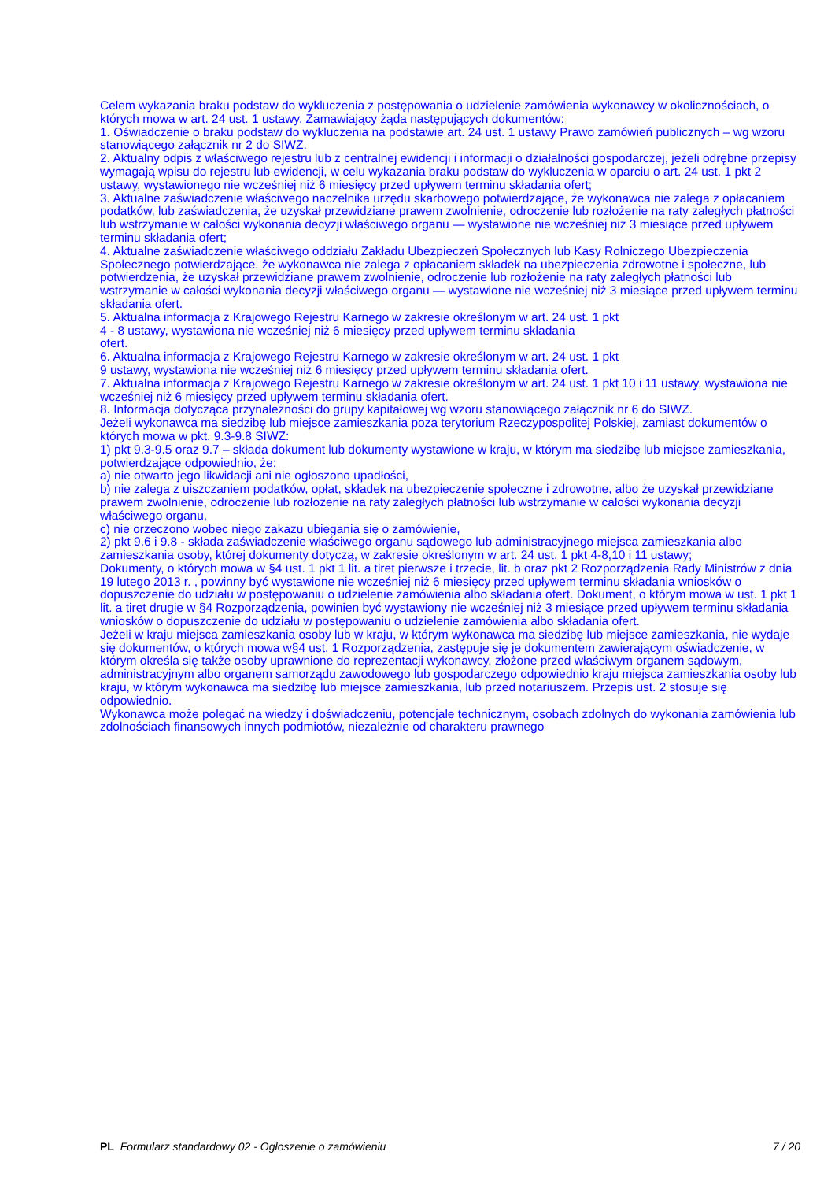Celem wykazania braku podstaw do wykluczenia z postępowania o udzielenie zamówienia wykonawcy w okolicznościach, o których mowa w art. 24 ust. 1 ustawy, Zamawiający żąda następujących dokumentów:
1. Oświadczenie o braku podstaw do wykluczenia na podstawie art. 24 ust. 1 ustawy Prawo zamówień publicznych – wg wzoru stanowiącego załącznik nr 2 do SIWZ.
2. Aktualny odpis z właściwego rejestru lub z centralnej ewidencji i informacji o działalności gospodarczej, jeżeli odrębne przepisy wymagają wpisu do rejestru lub ewidencji, w celu wykazania braku podstaw do wykluczenia w oparciu o art. 24 ust. 1 pkt 2 ustawy, wystawionego nie wcześniej niż 6 miesięcy przed upływem terminu składania ofert;
3. Aktualne zaświadczenie właściwego naczelnika urzędu skarbowego potwierdzające, że wykonawca nie zalega z opłacaniem podatków, lub zaświadczenia, że uzyskał przewidziane prawem zwolnienie, odroczenie lub rozłożenie na raty zaległych płatności lub wstrzymanie w całości wykonania decyzji właściwego organu — wystawione nie wcześniej niż 3 miesiące przed upływem terminu składania ofert;
4. Aktualne zaświadczenie właściwego oddziału Zakładu Ubezpieczeń Społecznych lub Kasy Rolniczego Ubezpieczenia Społecznego potwierdzające, że wykonawca nie zalega z opłacaniem składek na ubezpieczenia zdrowotne i społeczne, lub potwierdzenia, że uzyskał przewidziane prawem zwolnienie, odroczenie lub rozłożenie na raty zaległych płatności lub wstrzymanie w całości wykonania decyzji właściwego organu — wystawione nie wcześniej niż 3 miesiące przed upływem terminu składania ofert.
5. Aktualna informacja z Krajowego Rejestru Karnego w zakresie określonym w art. 24 ust. 1 pkt
4 - 8 ustawy, wystawiona nie wcześniej niż 6 miesięcy przed upływem terminu składania
ofert.
6. Aktualna informacja z Krajowego Rejestru Karnego w zakresie określonym w art. 24 ust. 1 pkt
9 ustawy, wystawiona nie wcześniej niż 6 miesięcy przed upływem terminu składania ofert.
7. Aktualna informacja z Krajowego Rejestru Karnego w zakresie określonym w art. 24 ust. 1 pkt 10 i 11 ustawy, wystawiona nie wcześniej niż 6 miesięcy przed upływem terminu składania ofert.
8. Informacja dotycząca przynależności do grupy kapitałowej wg wzoru stanowiącego załącznik nr 6 do SIWZ.
Jeżeli wykonawca ma siedzibę lub miejsce zamieszkania poza terytorium Rzeczypospolitej Polskiej, zamiast dokumentów o których mowa w pkt. 9.3-9.8 SIWZ:
1) pkt 9.3-9.5 oraz 9.7 – składa dokument lub dokumenty wystawione w kraju, w którym ma siedzibę lub miejsce zamieszkania, potwierdzające odpowiednio, że:
a) nie otwarto jego likwidacji ani nie ogłoszono upadłości,
b) nie zalega z uiszczaniem podatków, opłat, składek na ubezpieczenie społeczne i zdrowotne, albo że uzyskał przewidziane prawem zwolnienie, odroczenie lub rozłożenie na raty zaległych płatności lub wstrzymanie w całości wykonania decyzji właściwego organu,
c) nie orzeczono wobec niego zakazu ubiegania się o zamówienie,
2) pkt 9.6 i 9.8 - składa zaświadczenie właściwego organu sądowego lub administracyjnego miejsca zamieszkania albo zamieszkania osoby, której dokumenty dotyczą, w zakresie określonym w art. 24 ust. 1 pkt 4-8,10 i 11 ustawy;
Dokumenty, o których mowa w §4 ust. 1 pkt 1 lit. a tiret pierwsze i trzecie, lit. b oraz pkt 2 Rozporządzenia Rady Ministrów z dnia 19 lutego 2013 r. , powinny być wystawione nie wcześniej niż 6 miesięcy przed upływem terminu składania wniosków o dopuszczenie do udziału w postępowaniu o udzielenie zamówienia albo składania ofert. Dokument, o którym mowa w ust. 1 pkt 1 lit. a tiret drugie w §4 Rozporządzenia, powinien być wystawiony nie wcześniej niż 3 miesiące przed upływem terminu składania wniosków o dopuszczenie do udziału w postępowaniu o udzielenie zamówienia albo składania ofert.
Jeżeli w kraju miejsca zamieszkania osoby lub w kraju, w którym wykonawca ma siedzibę lub miejsce zamieszkania, nie wydaje się dokumentów, o których mowa w§4 ust. 1 Rozporządzenia, zastępuje się je dokumentem zawierającym oświadczenie, w którym określa się także osoby uprawnione do reprezentacji wykonawcy, złożone przed właściwym organem sądowym, administracyjnym albo organem samorządu zawodowego lub gospodarczego odpowiednio kraju miejsca zamieszkania osoby lub kraju, w którym wykonawca ma siedzibę lub miejsce zamieszkania, lub przed notariuszem. Przepis ust. 2 stosuje się odpowiednio.
Wykonawca może polegać na wiedzy i doświadczeniu, potencjale technicznym, osobach zdolnych do wykonania zamówienia lub zdolnościach finansowych innych podmiotów, niezależnie od charakteru prawnego
PL Formularz standardowy 02 - Ogłoszenie o zamówieniu 7 / 20